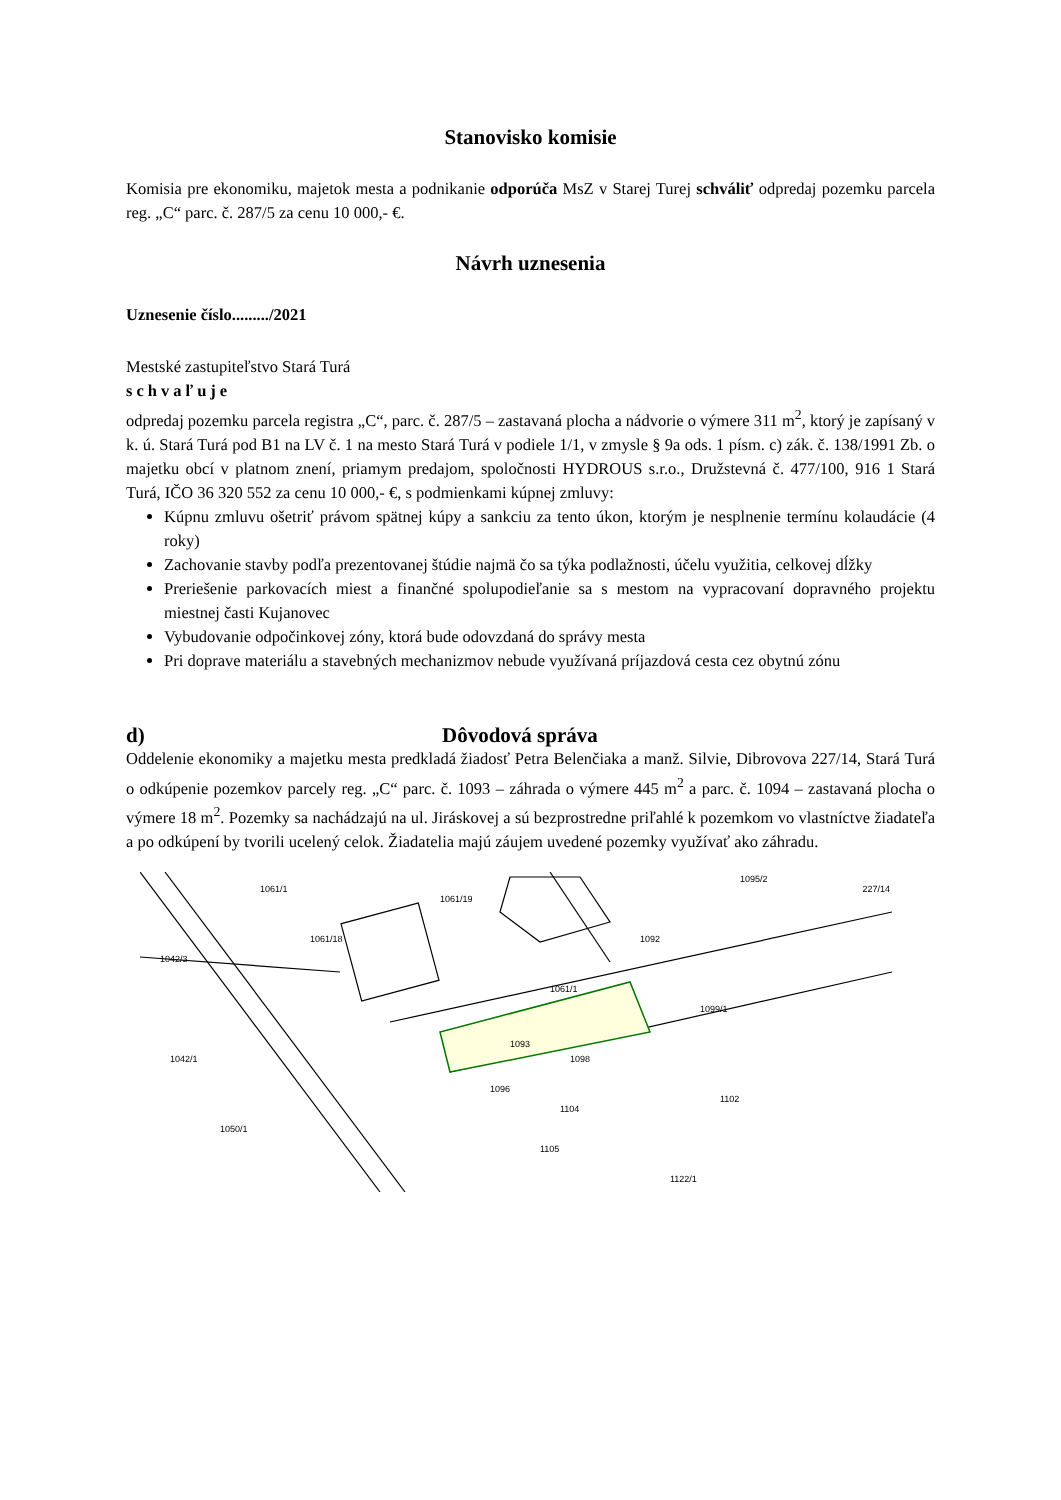Stanovisko komisie
Komisia pre ekonomiku, majetok mesta a podnikanie odporúča MsZ v Starej Turej schváliť odpredaj pozemku parcela reg. „C“ parc. č. 287/5 za cenu 10 000,- €.
Návrh uznesenia
Uznesenie číslo........./2021
Mestské zastupiteľstvo Stará Turá
schvaľuje
odpredaj pozemku parcela registra „C“, parc. č. 287/5 – zastavaná plocha a nádvorie o výmere 311 m<sup>2</sup>, ktorý je zapísaný v k. ú. Stará Turá pod B1 na LV č. 1 na mesto Stará Turá v podiele 1/1, v zmysle § 9a ods. 1 písm. c) zák. č. 138/1991 Zb. o majetku obcí v platnom znení, priamym predajom, spoločnosti HYDROUS s.r.o., Družstevná č. 477/100, 916 1 Stará Turá, IČO 36 320 552 za cenu 10 000,- €, s podmienkami kúpnej zmluvy:
Kúpnu zmluvu ošetriť právom spätnej kúpy a sankciu za tento úkon, ktorým je nesplnenie termínu kolaudácie (4 roky)
Zachovanie stavby podľa prezentovanej štúdie najmä čo sa týka podlažnosti, účelu využitia, celkovej dĺžky
Preriešenie parkovacích miest a finančné spolupodieľanie sa s mestom na vypracovaní dopravného projektu miestnej časti Kujanovec
Vybudovanie odpočinkovej zóny, ktorá bude odovzdaná do správy mesta
Pri doprave materiálu a stavebných mechanizmov nebude využívaná príjazdová cesta cez obytnú zónu
d) Dôvodová správa
Oddelenie ekonomiky a majetku mesta predkladá žiadosť Petra Belenčiaka a manž. Silvie, Dibrovova 227/14, Stará Turá o odkúpenie pozemkov parcely reg. „C“ parc. č. 1093 – záhrada o výmere 445 m<sup>2</sup> a parc. č. 1094 – zastavaná plocha o výmere 18 m<sup>2</sup>. Pozemky sa nachádzajú na ul. Jiráskovej a sú bezprostredne priľahlé k pozemkom vo vlastníctve žiadateľa a po odkúpení by tvorili ucelený celok. Žiadatelia majú záujem uvedené pozemky využívať ako záhradu.
1061/1
1061/19
1095/2
1061/18
1092
1061/1
1093
1098
1099/1
1102
1104
1105
1050/1
1122/1
1042/1
1096
1042/3
227/14